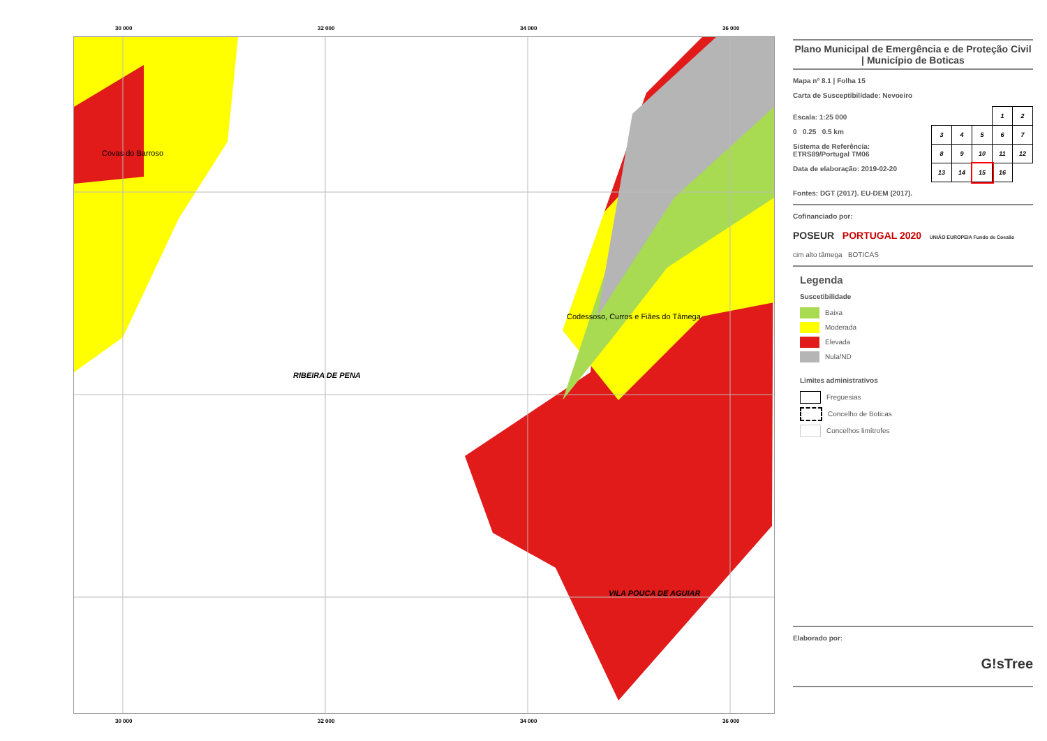30 000 32 000 34 000 36 000
Covas do Barroso
Codessoso, Curros e Fiães do Tâmega
RIBEIRA DE PENA
VILA POUCA DE AGUIAR
30 000 32 000 34 000 36 000
Plano Municipal de Emergência e de Proteção Civil | Município de Boticas
Mapa nº 8.1 | Folha 15
Carta de Susceptibilidade: Nevoeiro
Escala: 1:25 000
0 0.25 0.5 km
Sistema de Referência:
ETRS89/Portugal TM06
Data de elaboração: 2019-02-20
| | | | 1 | 2 |
| 3 | 4 | 5 | 6 | 7 |
| 8 | 9 | 10 | 11 | 12 |
| 13 | 14 | 15 | 16 | |
Fontes: DGT (2017). EU-DEM (2017).
Cofinanciado por:
POSEUR PORTUGAL 2020 UNIÃO EUROPEIA Fundo de Coesão
cim alto tâmega BOTICAS
Legenda
Suscetibilidade
Baixa
Moderada
Elevada
Nula/ND
Limites administrativos
Freguesias
Concelho de Boticas
Concelhos limítrofes
Elaborado por:
G!sTree